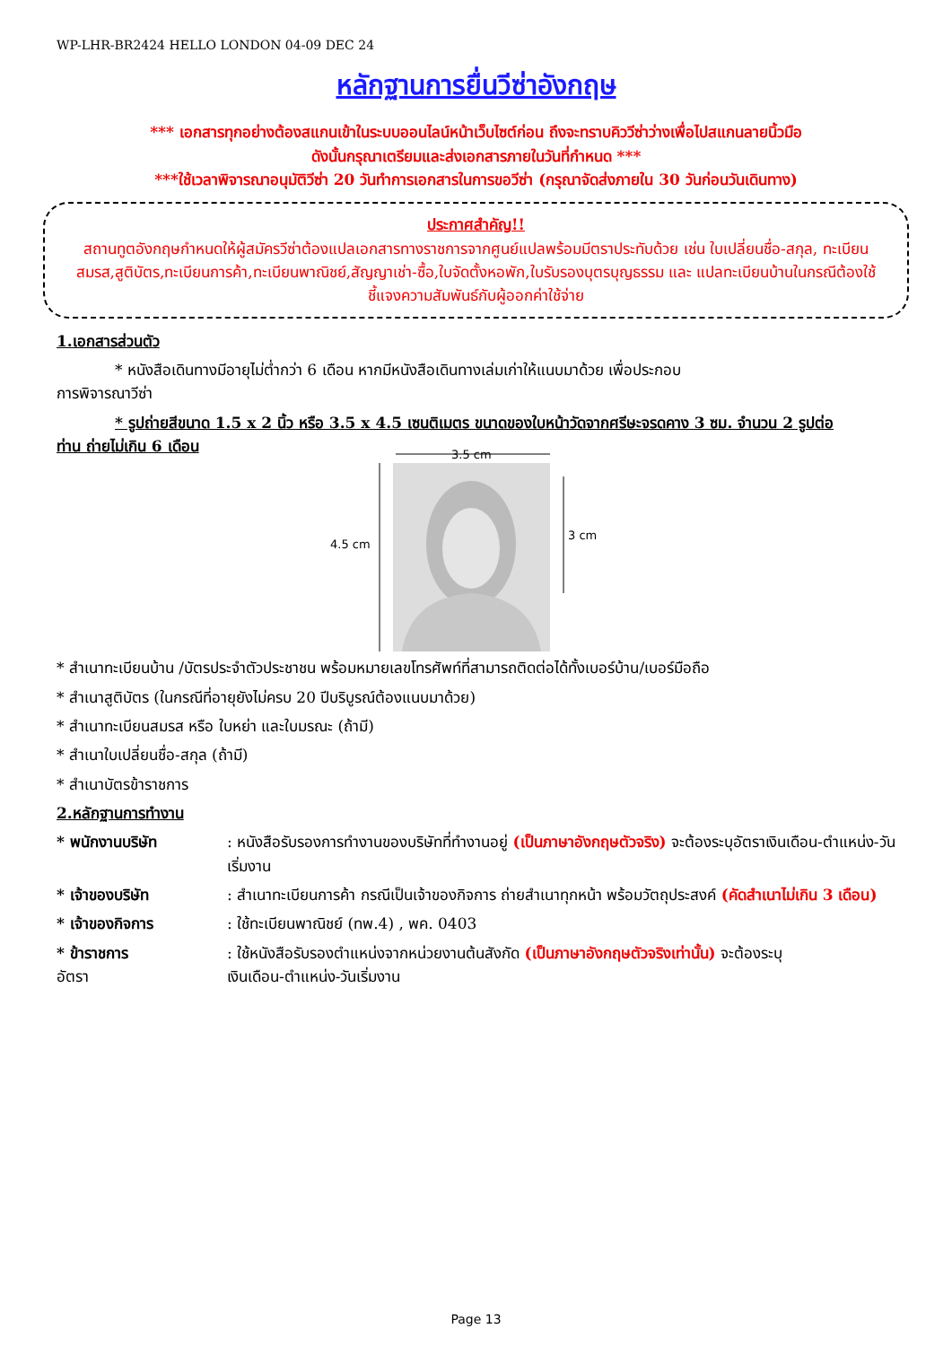WP-LHR-BR2424 HELLO LONDON 04-09 DEC 24
หลักฐานการยื่นวีซ่าอังกฤษ
*** เอกสารทุกอย่างต้องสแกนเข้าในระบบออนไลน์หน้าเว็บไซต์ก่อน ถึงจะทราบคิววีซ่าว่างเพื่อไปสแกนลายนิ้วมือ
ดังนั้นกรุณาเตรียมและส่งเอกสารภายในวันที่กำหนด ***
***ใช้เวลาพิจารณาอนุมัติวีซ่า 20 วันทำการเอกสารในการขอวีซ่า (กรุณาจัดส่งภายใน 30 วันก่อนวันเดินทาง)
ประกาศสำคัญ!!
สถานทูตอังกฤษกำหนดให้ผู้สมัครวีซ่าต้องแปลเอกสารทางราชการจากศูนย์แปลพร้อมมีตราประทับด้วย เช่น ใบเปลี่ยนชื่อ-สกุล, ทะเบียนสมรส,สูติบัตร,ทะเบียนการค้า,ทะเบียนพาณิชย์,สัญญาเช่า-ซื้อ,ใบจัดตั้งหอพัก,ใบรับรองบุตรบุญธรรม และ แปลทะเบียนบ้านในกรณีต้องใช้ชี้แจงความสัมพันธ์กับผู้ออกค่าใช้จ่าย
1.เอกสารส่วนตัว
* หนังสือเดินทางมีอายุไม่ต่ำกว่า 6 เดือน หากมีหนังสือเดินทางเล่มเก่าให้แนบมาด้วย เพื่อประกอบ
การพิจารณาวีซ่า
* รูปถ่ายสีขนาด 1.5 x 2 นิ้ว หรือ 3.5 x 4.5 เซนติเมตร ขนาดของใบหน้าวัดจากศรีษะจรดคาง 3 ซม. จำนวน 2 รูปต่อ
ท่าน ถ่ายไม่เกิน 6 เดือน
3.5 cm
4.5 cm
3 cm
* สำเนาทะเบียนบ้าน /บัตรประจำตัวประชาชน พร้อมหมายเลขโทรศัพท์ที่สามารถติดต่อได้ทั้งเบอร์บ้าน/เบอร์มือถือ
* สำเนาสูติบัตร (ในกรณีที่อายุยังไม่ครบ 20 ปีบริบูรณ์ต้องแนบมาด้วย)
* สำเนาทะเบียนสมรส หรือ ใบหย่า และใบมรณะ (ถ้ามี)
* สำเนาใบเปลี่ยนชื่อ-สกุล (ถ้ามี)
* สำเนาบัตรข้าราชการ
2.หลักฐานการทำงาน
* พนักงานบริษัท : หนังสือรับรองการทำงานของบริษัทที่ทำงานอยู่ (เป็นภาษาอังกฤษตัวจริง) จะต้องระบุอัตราเงินเดือน-ตำแหน่ง-วันเริ่มงาน
* เจ้าของบริษัท : สำเนาทะเบียนการค้า กรณีเป็นเจ้าของกิจการ ถ่ายสำเนาทุกหน้า พร้อมวัตถุประสงค์ (คัดสำเนาไม่เกิน 3 เดือน)
* เจ้าของกิจการ : ใช้ทะเบียนพาณิชย์ (ทพ.4) , พค. 0403
* ข้าราชการ
อัตรา
: ใช้หนังสือรับรองตำแหน่งจากหน่วยงานต้นสังกัด (เป็นภาษาอังกฤษตัวจริงเท่านั้น) จะต้องระบุ
เงินเดือน-ตำแหน่ง-วันเริ่มงาน
Page 13